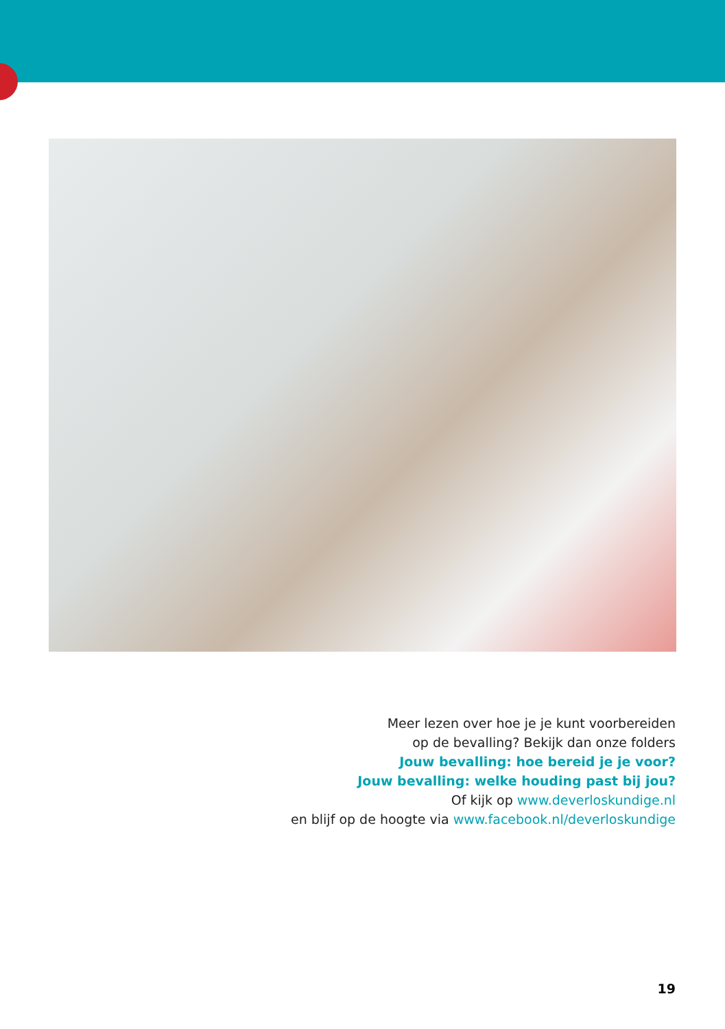Meer lezen over hoe je je kunt voorbereiden
op de bevalling? Bekijk dan onze folders
Jouw bevalling: hoe bereid je je voor?
Jouw bevalling: welke houding past bij jou?
Of kijk op www.deverloskundige.nl
en blijf op de hoogte via www.facebook.nl/deverloskundige
19